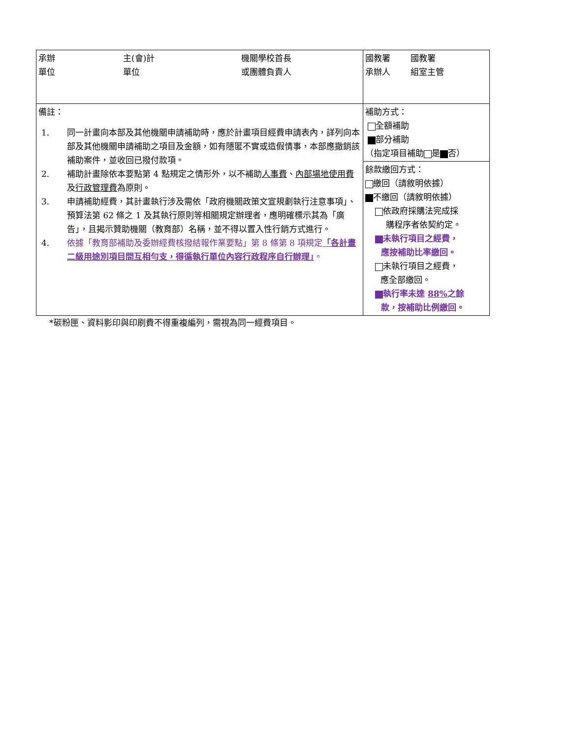| 承辦 單位 主(會)計 單位 機關學校首長 或團體負責人 | 國教署 承辦人 國教署 組室主管 |
| 備註： 1. 同一計畫向本部及其他機關申請補助時，應於計畫項目經費申請表內，詳列向本部及其他機關申請補助之項目及金額，如有隱匿不實或造假情事，本部應撤銷該補助案件，並收回已撥付款項。 2. 補助計畫除依本要點第 4 點規定之情形外，以不補助 人事費 、 內部場地使用費 及 行政管理費 為原則。 3. 申請補助經費，其計畫執行涉及需依「政府機關政策文宣規劃執行注意事項」、預算法第 62 條之 1 及其執行原則等相關規定辦理者，應明確標示其為「廣告」，且揭示贊助機關（教育部）名稱，並不得以置入性行銷方式進行。 4. 依據「教育部補助及委辦經費核撥結報作業要點」第 8 條第 8 項規定 「各計畫二級用途別項目間互相勻支，得循執行單位內容行政程序自行辦理」 。 | 補助方式： 全額補助 部分補助 （指定項目補助 是 否） |
| | 餘款繳回方式： 繳回（請敘明依據） 不繳回（請敘明依據） 依政府採購法完成採 購程序者依契約定。 未執行項目之經費， 應按補助比率繳回。 未執行項目之經費， 應全部繳回。 執行率未達 88% 之餘 款，按補助比例繳回。 |
*碳粉匣、資料影印與印刷費不得重複編列，需視為同一經費項目。